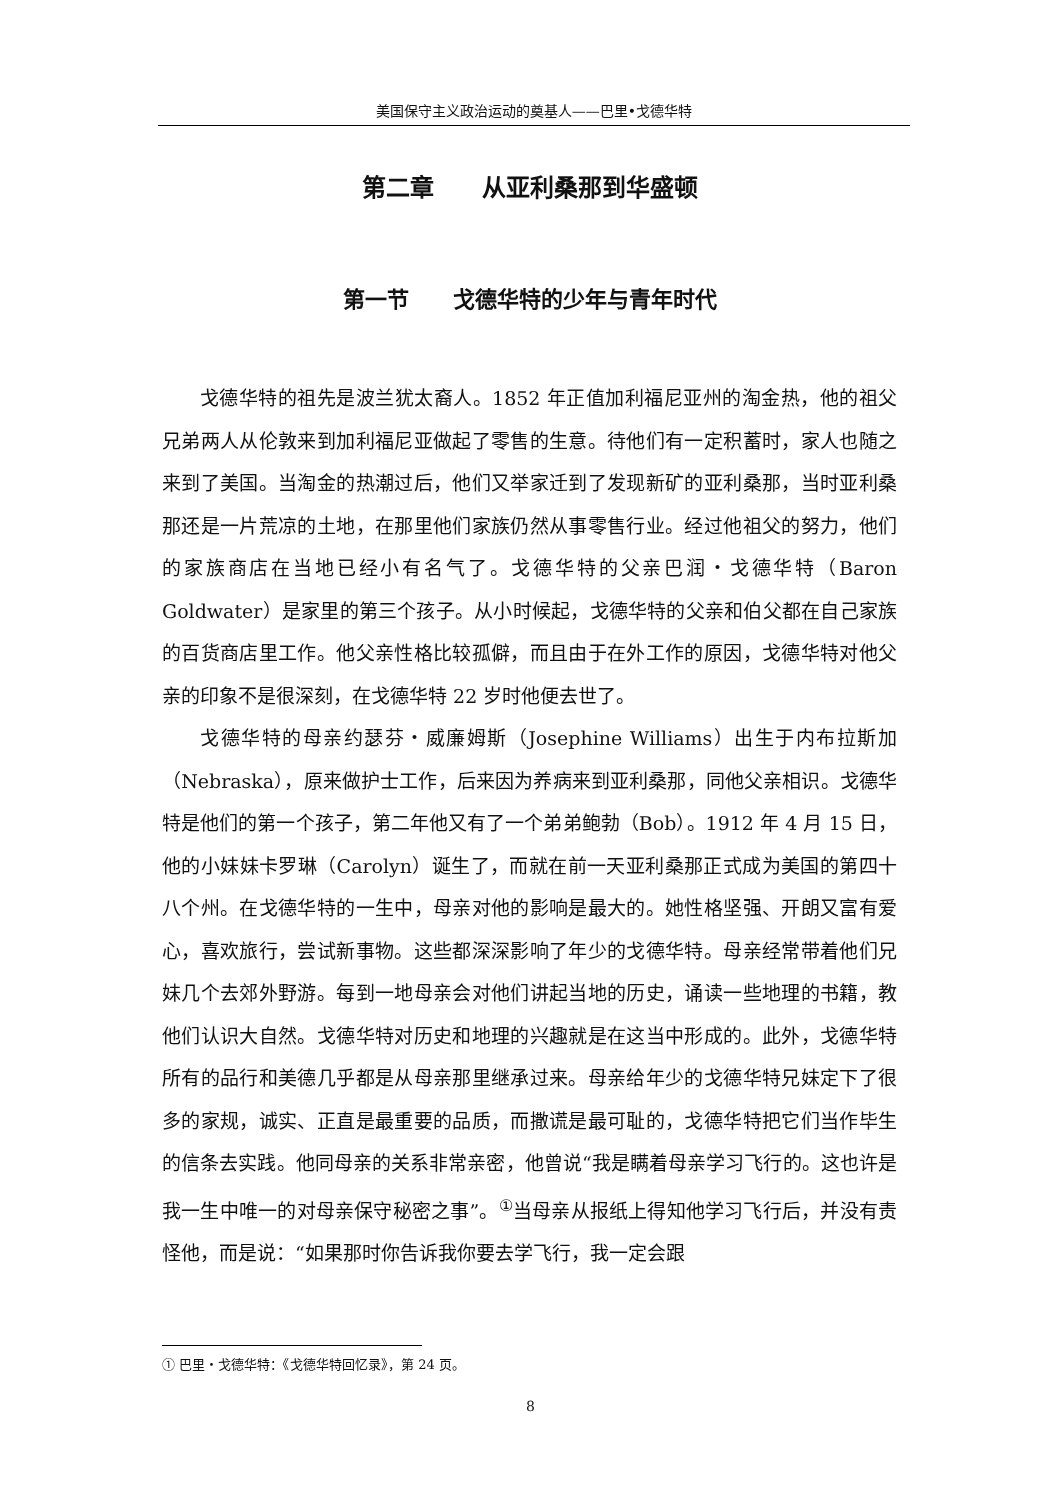美国保守主义政治运动的奠基人——巴里•戈德华特
第二章　　从亚利桑那到华盛顿
第一节　　戈德华特的少年与青年时代
戈德华特的祖先是波兰犹太裔人。1852 年正值加利福尼亚州的淘金热，他的祖父兄弟两人从伦敦来到加利福尼亚做起了零售的生意。待他们有一定积蓄时，家人也随之来到了美国。当淘金的热潮过后，他们又举家迁到了发现新矿的亚利桑那，当时亚利桑那还是一片荒凉的土地，在那里他们家族仍然从事零售行业。经过他祖父的努力，他们的家族商店在当地已经小有名气了。戈德华特的父亲巴润・戈德华特（Baron Goldwater）是家里的第三个孩子。从小时候起，戈德华特的父亲和伯父都在自己家族的百货商店里工作。他父亲性格比较孤僻，而且由于在外工作的原因，戈德华特对他父亲的印象不是很深刻，在戈德华特 22 岁时他便去世了。
戈德华特的母亲约瑟芬・威廉姆斯（Josephine Williams）出生于内布拉斯加（Nebraska），原来做护士工作，后来因为养病来到亚利桑那，同他父亲相识。戈德华特是他们的第一个孩子，第二年他又有了一个弟弟鲍勃（Bob）。1912 年 4 月 15 日，他的小妹妹卡罗琳（Carolyn）诞生了，而就在前一天亚利桑那正式成为美国的第四十八个州。在戈德华特的一生中，母亲对他的影响是最大的。她性格坚强、开朗又富有爱心，喜欢旅行，尝试新事物。这些都深深影响了年少的戈德华特。母亲经常带着他们兄妹几个去郊外野游。每到一地母亲会对他们讲起当地的历史，诵读一些地理的书籍，教他们认识大自然。戈德华特对历史和地理的兴趣就是在这当中形成的。此外，戈德华特所有的品行和美德几乎都是从母亲那里继承过来。母亲给年少的戈德华特兄妹定下了很多的家规，诚实、正直是最重要的品质，而撒谎是最可耻的，戈德华特把它们当作毕生的信条去实践。他同母亲的关系非常亲密，他曾说“我是瞒着母亲学习飞行的。这也许是我一生中唯一的对母亲保守秘密之事”。<sup>①</sup>当母亲从报纸上得知他学习飞行后，并没有责怪他，而是说：“如果那时你告诉我你要去学飞行，我一定会跟
① 巴里・戈德华特：《戈德华特回忆录》，第 24 页。
8